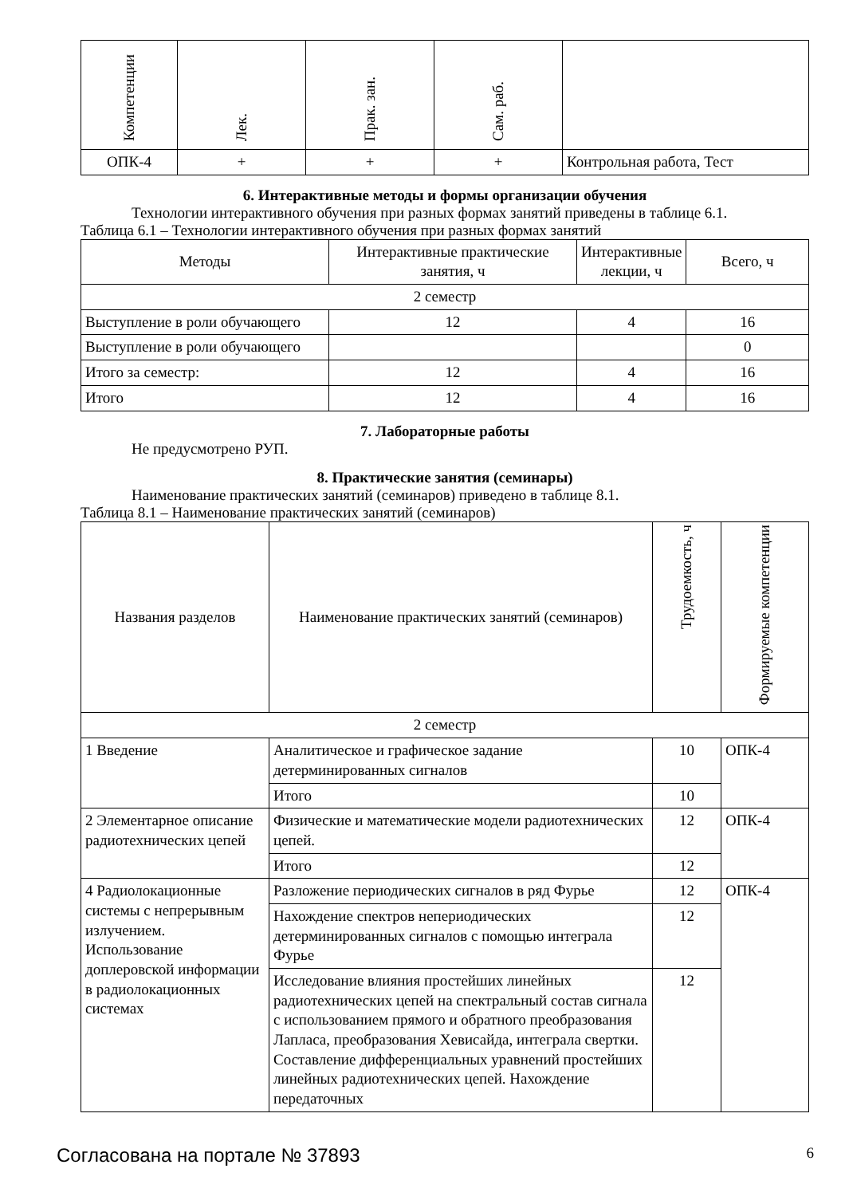| Компетенции | Лек. | Прак. зан. | Сам. раб. | |
| --- | --- | --- | --- | --- |
| ОПК-4 | + | + | + | Контрольная работа, Тест |
6. Интерактивные методы и формы организации обучения
Технологии интерактивного обучения при разных формах занятий приведены в таблице 6.1.
Таблица 6.1 – Технологии интерактивного обучения при разных формах занятий
| Методы | Интерактивные практические занятия, ч | Интерактивные лекции, ч | Всего, ч |
| --- | --- | --- | --- |
| 2 семестр | | | |
| Выступление в роли обучающего | 12 | 4 | 16 |
| Выступление в роли обучающего | | | 0 |
| Итого за семестр: | 12 | 4 | 16 |
| Итого | 12 | 4 | 16 |
7. Лабораторные работы
Не предусмотрено РУП.
8. Практические занятия (семинары)
Наименование практических занятий (семинаров) приведено в таблице 8.1.
Таблица 8.1 – Наименование практических занятий (семинаров)
| Названия разделов | Наименование практических занятий (семинаров) | Трудоемкость, ч | Формируемые компетенции |
| --- | --- | --- | --- |
| 2 семестр | | | |
| 1 Введение | Аналитическое и графическое задание детерминированных сигналов | 10 | ОПК-4 |
| | Итого | 10 | |
| 2 Элементарное описание радиотехнических цепей | Физические и математические модели радиотехнических цепей. | 12 | ОПК-4 |
| | Итого | 12 | |
| 4 Радиолокационные системы с непрерывным излучением. Использование доплеровской информации в радиолокационных системах | Разложение периодических сигналов в ряд Фурье | 12 | ОПК-4 |
| | Нахождение спектров непериодических детерминированных сигналов с помощью интеграла Фурье | 12 | |
| | Исследование влияния простейших линейных радиотехнических цепей на спектральный состав сигнала с использованием прямого и обратного преобразования Лапласа, преобразования Хевисайда, интеграла свертки. Составление дифференциальных уравнений простейших линейных радиотехнических цепей. Нахождение передаточных | 12 | |
Согласована на портале № 37893 6